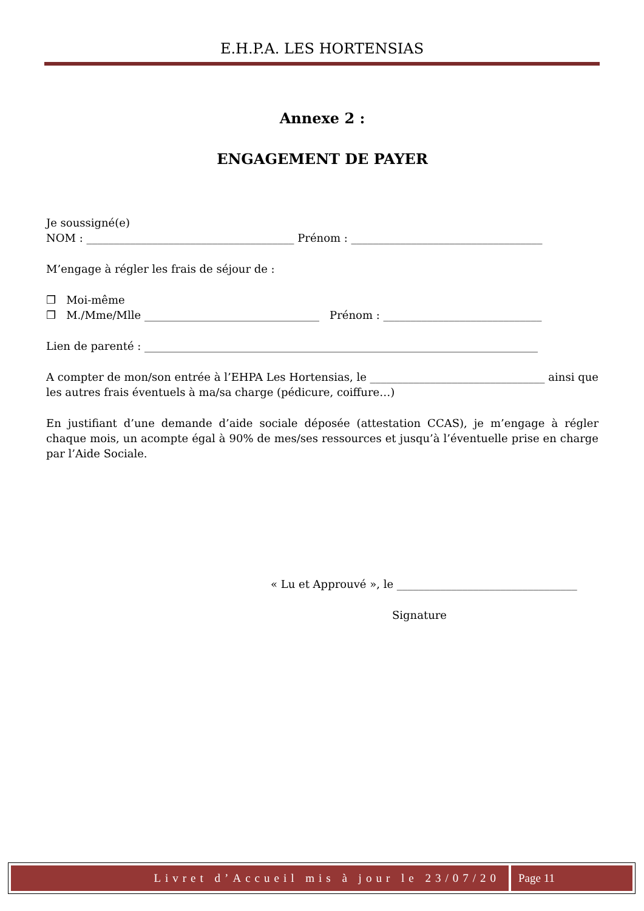E.H.P.A. LES HORTENSIAS
Annexe 2 :
ENGAGEMENT DE PAYER
Je soussigné(e)
NOM : ______________________________________ Prénom : ___________________________________
M’engage à régler les frais de séjour de :
❒ Moi-même
❒ M./Mme/Mlle ________________________________ Prénom : _____________________________
Lien de parenté : ________________________________________________________________________
A compter de mon/son entrée à l’EHPA Les Hortensias, le ________________________________ ainsi que les autres frais éventuels à ma/sa charge (pédicure, coiffure…)
En justifiant d’une demande d’aide sociale déposée (attestation CCAS), je m’engage à régler chaque mois, un acompte égal à 90% de mes/ses ressources et jusqu’à l’éventuelle prise en charge par l’Aide Sociale.
« Lu et Approuvé », le _________________________________
Signature
Livret d’Accueil mis à jour le 23/07/20
Page 11